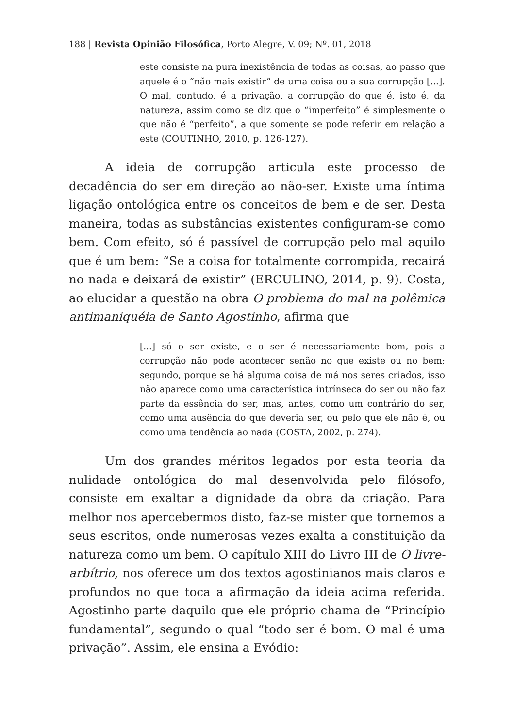188 | Revista Opinião Filosófica, Porto Alegre, V. 09; Nº. 01, 2018
este consiste na pura inexistência de todas as coisas, ao passo que aquele é o “não mais existir” de uma coisa ou a sua corrupção [...]. O mal, contudo, é a privação, a corrupção do que é, isto é, da natureza, assim como se diz que o “imperfeito” é simplesmente o que não é “perfeito”, a que somente se pode referir em relação a este (COUTINHO, 2010, p. 126-127).
A ideia de corrupção articula este processo de decadência do ser em direção ao não-ser. Existe uma íntima ligação ontológica entre os conceitos de bem e de ser. Desta maneira, todas as substâncias existentes configuram-se como bem. Com efeito, só é passível de corrupção pelo mal aquilo que é um bem: “Se a coisa for totalmente corrompida, recairá no nada e deixará de existir” (ERCULINO, 2014, p. 9). Costa, ao elucidar a questão na obra O problema do mal na polêmica antimaniquéia de Santo Agostinho, afirma que
[...] só o ser existe, e o ser é necessariamente bom, pois a corrupção não pode acontecer senão no que existe ou no bem; segundo, porque se há alguma coisa de má nos seres criados, isso não aparece como uma característica intrínseca do ser ou não faz parte da essência do ser, mas, antes, como um contrário do ser, como uma ausência do que deveria ser, ou pelo que ele não é, ou como uma tendência ao nada (COSTA, 2002, p. 274).
Um dos grandes méritos legados por esta teoria da nulidade ontológica do mal desenvolvida pelo filósofo, consiste em exaltar a dignidade da obra da criação. Para melhor nos apercebermos disto, faz-se mister que tornemos a seus escritos, onde numerosas vezes exalta a constituição da natureza como um bem. O capítulo XIII do Livro III de O livre-arbítrio, nos oferece um dos textos agostinianos mais claros e profundos no que toca a afirmação da ideia acima referida. Agostinho parte daquilo que ele próprio chama de “Princípio fundamental”, segundo o qual “todo ser é bom. O mal é uma privação”. Assim, ele ensina a Evódio: